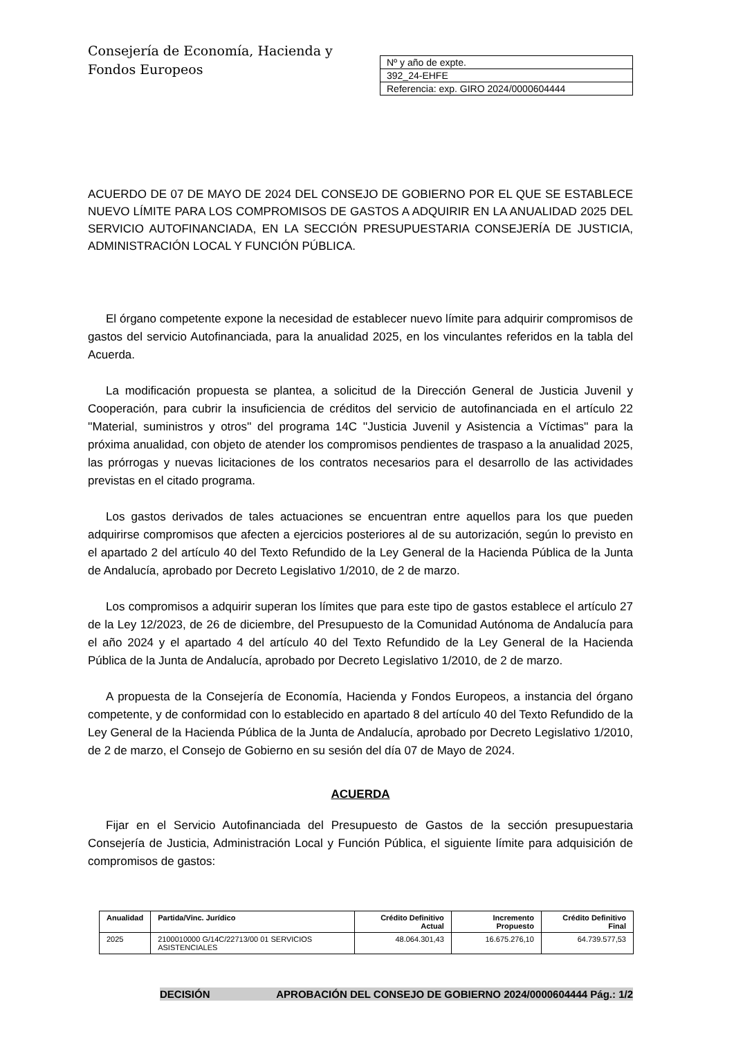Consejería de Economía, Hacienda y
Fondos Europeos
| Nº y año de expte. |
| 392_24-EHFE |
| Referencia: exp. GIRO 2024/0000604444 |
ACUERDO DE 07 DE MAYO DE 2024 DEL CONSEJO DE GOBIERNO POR EL QUE SE ESTABLECE NUEVO LÍMITE PARA LOS COMPROMISOS DE GASTOS A ADQUIRIR EN LA ANUALIDAD 2025 DEL SERVICIO AUTOFINANCIADA, EN LA SECCIÓN PRESUPUESTARIA CONSEJERÍA DE JUSTICIA, ADMINISTRACIÓN LOCAL Y FUNCIÓN PÚBLICA.
El órgano competente expone la necesidad de establecer nuevo límite para adquirir compromisos de gastos del servicio Autofinanciada, para la anualidad 2025, en los vinculantes referidos en la tabla del Acuerda.
La modificación propuesta se plantea, a solicitud de la Dirección General de Justicia Juvenil y Cooperación, para cubrir la insuficiencia de créditos del servicio de autofinanciada en el artículo 22 ''Material, suministros y otros'' del programa 14C ''Justicia Juvenil y Asistencia a Víctimas'' para la próxima anualidad, con objeto de atender los compromisos pendientes de traspaso a la anualidad 2025, las prórrogas y nuevas licitaciones de los contratos necesarios para el desarrollo de las actividades previstas en el citado programa.
Los gastos derivados de tales actuaciones se encuentran entre aquellos para los que pueden adquirirse compromisos que afecten a ejercicios posteriores al de su autorización, según lo previsto en el apartado 2 del artículo 40 del Texto Refundido de la Ley General de la Hacienda Pública de la Junta de Andalucía, aprobado por Decreto Legislativo 1/2010, de 2 de marzo.
Los compromisos a adquirir superan los límites que para este tipo de gastos establece el artículo 27 de la Ley 12/2023, de 26 de diciembre, del Presupuesto de la Comunidad Autónoma de Andalucía para el año 2024 y el apartado 4 del artículo 40 del Texto Refundido de la Ley General de la Hacienda Pública de la Junta de Andalucía, aprobado por Decreto Legislativo 1/2010, de 2 de marzo.
A propuesta de la Consejería de Economía, Hacienda y Fondos Europeos, a instancia del órgano competente, y de conformidad con lo establecido en apartado 8 del artículo 40 del Texto Refundido de la Ley General de la Hacienda Pública de la Junta de Andalucía, aprobado por Decreto Legislativo 1/2010, de 2 de marzo, el Consejo de Gobierno en su sesión del día 07 de Mayo de 2024.
ACUERDA
Fijar en el Servicio Autofinanciada del Presupuesto de Gastos de la sección presupuestaria Consejería de Justicia, Administración Local y Función Pública, el siguiente límite para adquisición de compromisos de gastos:
| Anualidad | Partida/Vinc. Jurídico | Crédito Definitivo Actual | Incremento Propuesto | Crédito Definitivo Final |
| --- | --- | --- | --- | --- |
| 2025 | 2100010000 G/14C/22713/00 01 SERVICIOS ASISTENCIALES | 48.064.301,43 | 16.675.276,10 | 64.739.577,53 |
DECISIÓN APROBACIÓN DEL CONSEJO DE GOBIERNO 2024/0000604444 Pág.: 1/2